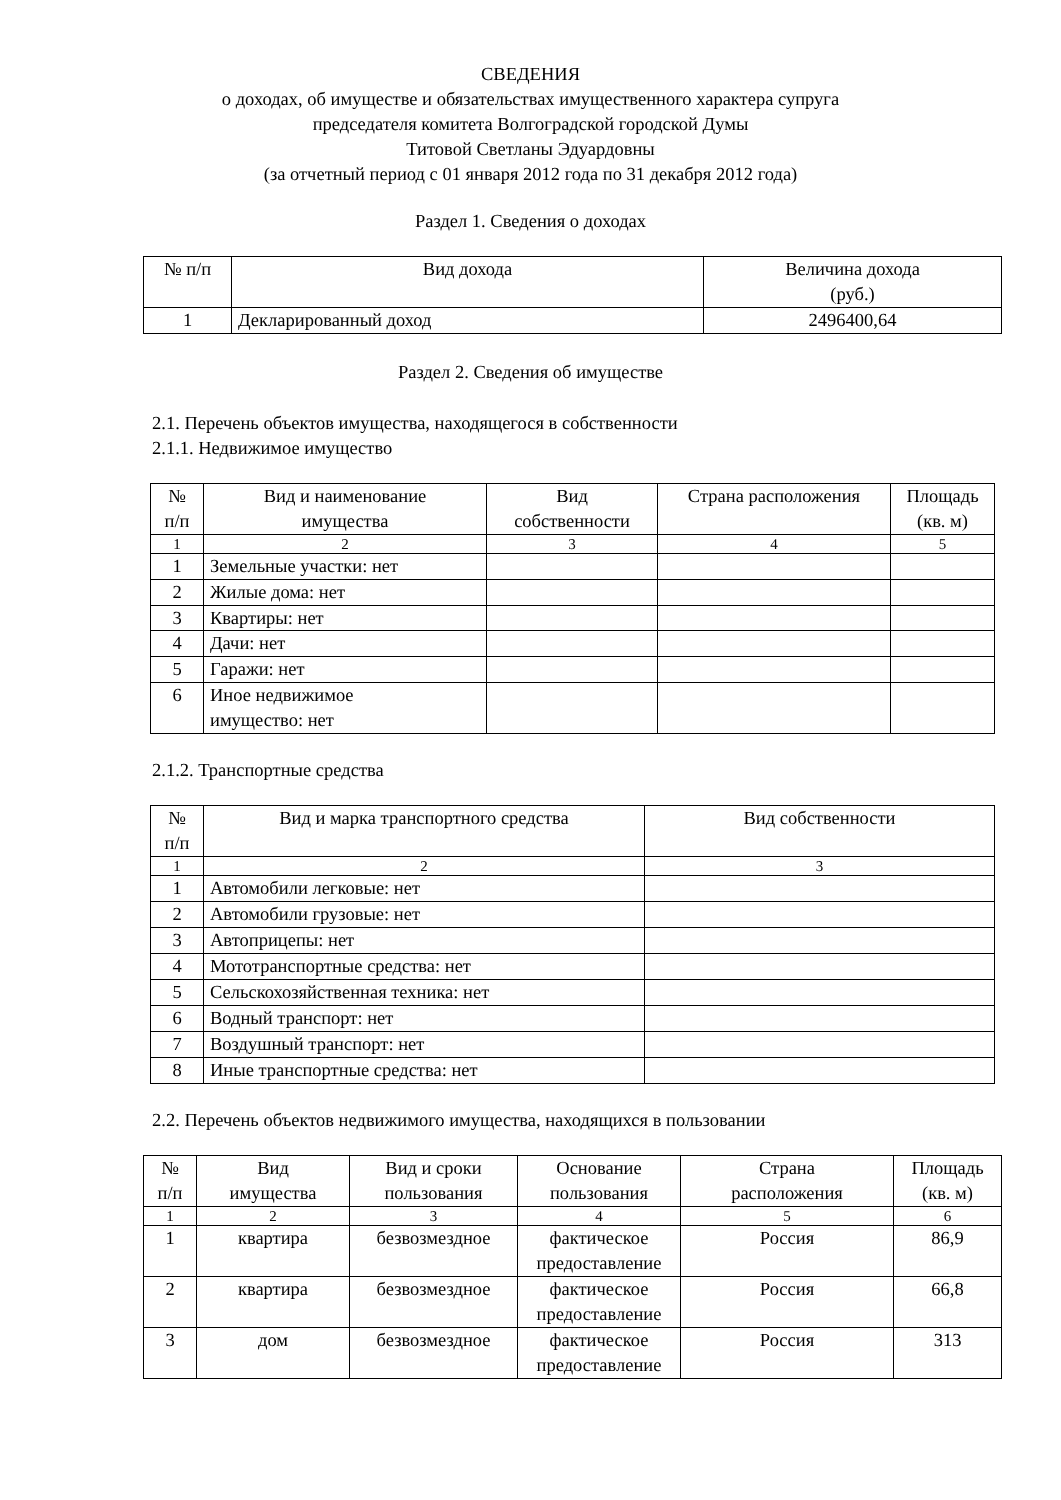СВЕДЕНИЯ
о доходах, об имуществе и обязательствах имущественного характера супруга
председателя комитета Волгоградской городской Думы
Титовой Светланы Эдуардовны
(за отчетный период с 01 января 2012 года по 31 декабря 2012 года)
Раздел 1. Сведения о доходах
| № п/п | Вид дохода | Величина дохода (руб.) |
| 1 | Декларированный доход | 2496400,64 |
Раздел 2. Сведения об имуществе
2.1. Перечень объектов имущества, находящегося в собственности
2.1.1. Недвижимое имущество
| № п/п | Вид и наименование имущества | Вид собственности | Страна расположения | Площадь (кв. м) |
| 1 | 2 | 3 | 4 | 5 |
| 1 | Земельные участки: нет | | | |
| 2 | Жилые дома: нет | | | |
| 3 | Квартиры: нет | | | |
| 4 | Дачи: нет | | | |
| 5 | Гаражи: нет | | | |
| 6 | Иное недвижимое имущество: нет | | | |
2.1.2. Транспортные средства
| № п/п | Вид и марка транспортного средства | Вид собственности |
| 1 | 2 | 3 |
| 1 | Автомобили легковые: нет | |
| 2 | Автомобили грузовые: нет | |
| 3 | Автоприцепы: нет | |
| 4 | Мототранспортные средства: нет | |
| 5 | Сельскохозяйственная техника: нет | |
| 6 | Водный транспорт: нет | |
| 7 | Воздушный транспорт: нет | |
| 8 | Иные транспортные средства: нет | |
2.2. Перечень объектов недвижимого имущества, находящихся в пользовании
| № п/п | Вид имущества | Вид и сроки пользования | Основание пользования | Страна расположения | Площадь (кв. м) |
| 1 | 2 | 3 | 4 | 5 | 6 |
| 1 | квартира | безвозмездное | фактическое предоставление | Россия | 86,9 |
| 2 | квартира | безвозмездное | фактическое предоставление | Россия | 66,8 |
| 3 | дом | безвозмездное | фактическое предоставление | Россия | 313 |